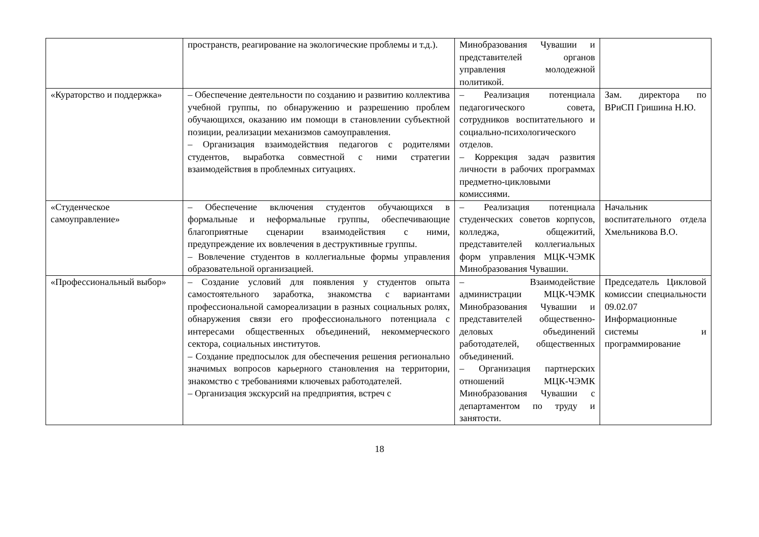| | пространств, реагирование на экологические проблемы и т.д.). | Минобразования Чувашии и представителей органов управления молодежной политикой. | |
| «Кураторство и поддержка» | – Обеспечение деятельности по созданию и развитию коллектива учебной группы, по обнаружению и разрешению проблем обучающихся, оказанию им помощи в становлении субъектной позиции, реализации механизмов самоуправления. – Организация взаимодействия педагогов с родителями студентов, выработка совместной с ними стратегии взаимодействия в проблемных ситуациях. | – Реализация потенциала педагогического совета, сотрудников воспитательного и социально-психологического отделов. – Коррекция задач развития личности в рабочих программах предметно-цикловыми комиссиями. | Зам. директора по ВРиСП Гришина Н.Ю. |
| «Студенческое самоуправление» | – Обеспечение включения студентов обучающихся в формальные и неформальные группы, обеспечивающие благоприятные сценарии взаимодействия с ними, предупреждение их вовлечения в деструктивные группы. – Вовлечение студентов в коллегиальные формы управления образовательной организацией. | – Реализация потенциала студенческих советов корпусов, колледжа, общежитий, представителей коллегиальных форм управления МЦК-ЧЭМК Минобразования Чувашии. | Начальник воспитательного отдела Хмельникова В.О. |
| «Профессиональный выбор» | – Создание условий для появления у студентов опыта самостоятельного заработка, знакомства с вариантами профессиональной самореализации в разных социальных ролях, обнаружения связи его профессионального потенциала с интересами общественных объединений, некоммерческого сектора, социальных институтов. – Создание предпосылок для обеспечения решения регионально значимых вопросов карьерного становления на территории, знакомство с требованиями ключевых работодателей. – Организация экскурсий на предприятия, встреч с | – Взаимодействие администрации МЦК-ЧЭМК Минобразования Чувашии и представителей общественно-деловых объединений работодателей, общественных объединений. – Организация партнерских отношений МЦК-ЧЭМК Минобразования Чувашии с департаментом по труду и занятости. | Председатель Цикловой комиссии специальности 09.02.07 Информационные системы и программирование |
18